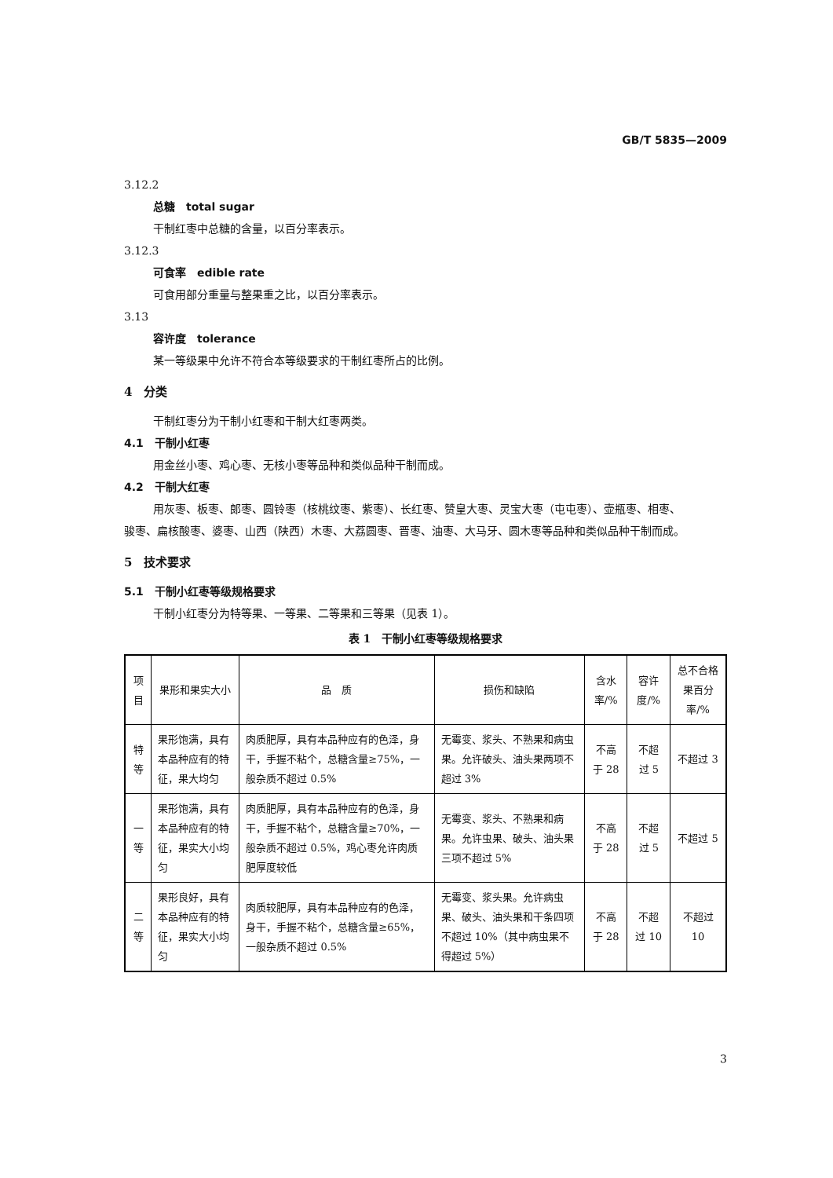GB/T 5835—2009
3.12.2
总糖　total sugar
干制红枣中总糖的含量，以百分率表示。
3.12.3
可食率　edible rate
可食用部分重量与整果重之比，以百分率表示。
3.13
容许度　tolerance
某一等级果中允许不符合本等级要求的干制红枣所占的比例。
4　分类
干制红枣分为干制小红枣和干制大红枣两类。
4.1　干制小红枣
用金丝小枣、鸡心枣、无核小枣等品种和类似品种干制而成。
4.2　干制大红枣
用灰枣、板枣、郎枣、圆铃枣（核桃纹枣、紫枣）、长红枣、赞皇大枣、灵宝大枣（屯屯枣）、壶瓶枣、相枣、
骏枣、扁核酸枣、婆枣、山西（陕西）木枣、大荔圆枣、晋枣、油枣、大马牙、圆木枣等品种和类似品种干制而成。
5　技术要求
5.1　干制小红枣等级规格要求
干制小红枣分为特等果、一等果、二等果和三等果（见表 1）。
表 1　干制小红枣等级规格要求
| 项目 | 果形和果实大小 | 品 质 | 损伤和缺陷 | 含水率/% | 容许度/% | 总不合格果百分率/% |
| --- | --- | --- | --- | --- | --- | --- |
| 特等 | 果形饱满，具有本品种应有的特征，果大均匀 | 肉质肥厚，具有本品种应有的色泽，身干，手握不粘个，总糖含量≥75%，一般杂质不超过 0.5% | 无霉变、浆头、不熟果和病虫果。允许破头、油头果两项不超过 3% | 不高于 28 | 不超过 5 | 不超过 3 |
| 一等 | 果形饱满，具有本品种应有的特征，果实大小均匀 | 肉质肥厚，具有本品种应有的色泽，身干，手握不粘个，总糖含量≥70%，一般杂质不超过 0.5%，鸡心枣允许肉质肥厚度较低 | 无霉变、浆头、不熟果和病果。允许虫果、破头、油头果三项不超过 5% | 不高于 28 | 不超过 5 | 不超过 5 |
| 二等 | 果形良好，具有本品种应有的特征，果实大小均匀 | 肉质较肥厚，具有本品种应有的色泽，身干，手握不粘个，总糖含量≥65%，一般杂质不超过 0.5% | 无霉变、浆头果。允许病虫果、破头、油头果和干条四项不超过 10%（其中病虫果不得超过 5%） | 不高于 28 | 不超过 10 | 不超过 10 |
3